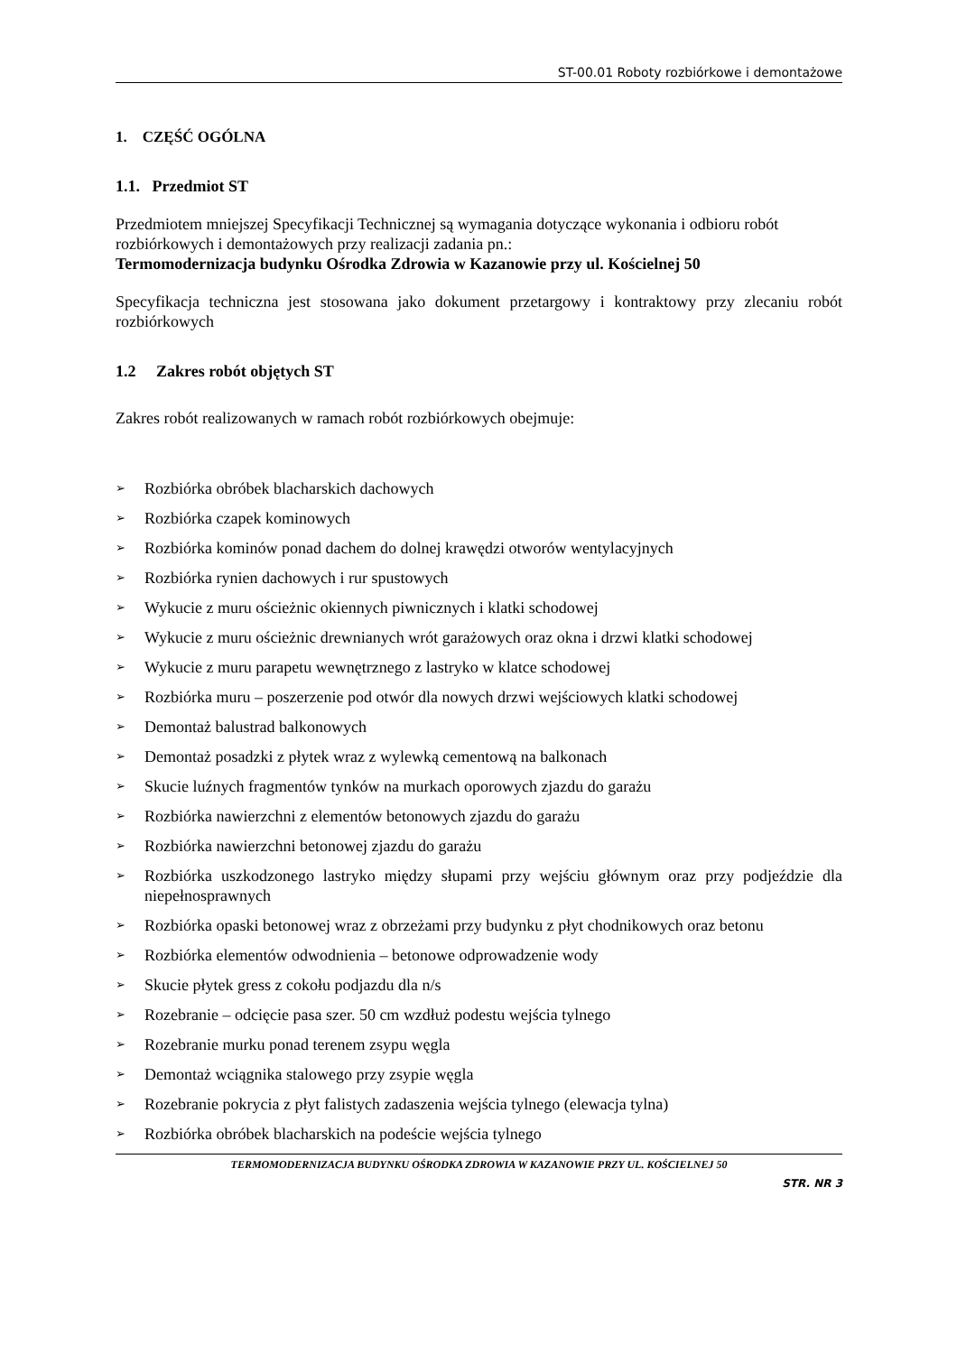ST-00.01 Roboty rozbiórkowe i demontażowe
1. CZĘŚĆ OGÓLNA
1.1. Przedmiot ST
Przedmiotem mniejszej Specyfikacji Technicznej są wymagania dotyczące wykonania i odbioru robót rozbiórkowych i demontażowych przy realizacji zadania pn.:
Termomodernizacja budynku Ośrodka Zdrowia w Kazanowie przy ul. Kościelnej 50
Specyfikacja techniczna jest stosowana jako dokument przetargowy i kontraktowy przy zlecaniu robót rozbiórkowych
1.2 Zakres robót objętych ST
Zakres robót realizowanych w ramach robót rozbiórkowych obejmuje:
➢ Rozbiórka obróbek blacharskich dachowych
➢ Rozbiórka czapek kominowych
➢ Rozbiórka kominów ponad dachem do dolnej krawędzi otworów wentylacyjnych
➢ Rozbiórka rynien dachowych i rur spustowych
➢ Wykucie z muru ościeżnic okiennych piwnicznych i klatki schodowej
➢ Wykucie z muru ościeżnic drewnianych wrót garażowych oraz okna i drzwi klatki schodowej
➢ Wykucie z muru parapetu wewnętrznego z lastryko w klatce schodowej
➢ Rozbiórka muru – poszerzenie pod otwór dla nowych drzwi wejściowych klatki schodowej
➢ Demontaż balustrad balkonowych
➢ Demontaż posadzki z płytek wraz z wylewką cementową na balkonach
➢ Skucie luźnych fragmentów tynków na murkach oporowych zjazdu do garażu
➢ Rozbiórka nawierzchni z elementów betonowych zjazdu do garażu
➢ Rozbiórka nawierzchni betonowej zjazdu do garażu
➢ Rozbiórka uszkodzonego lastryko między słupami przy wejściu głównym oraz przy podjeździe dla niepełnosprawnych
➢ Rozbiórka opaski betonowej wraz z obrzeżami przy budynku z płyt chodnikowych oraz betonu
➢ Rozbiórka elementów odwodnienia – betonowe odprowadzenie wody
➢ Skucie płytek gress z cokołu podjazdu dla n/s
➢ Rozebranie – odcięcie pasa szer. 50 cm wzdłuż podestu wejścia tylnego
➢ Rozebranie murku ponad terenem zsypu węgla
➢ Demontaż wciągnika stalowego przy zsypie węgla
➢ Rozebranie pokrycia z płyt falistych zadaszenia wejścia tylnego (elewacja tylna)
➢ Rozbiórka obróbek blacharskich na podeście wejścia tylnego
TERMOMODERNIZACJA BUDYNKU OŚRODKA ZDROWIA W KAZANOWIE PRZY UL. KOŚCIELNEJ 50
STR. NR 3